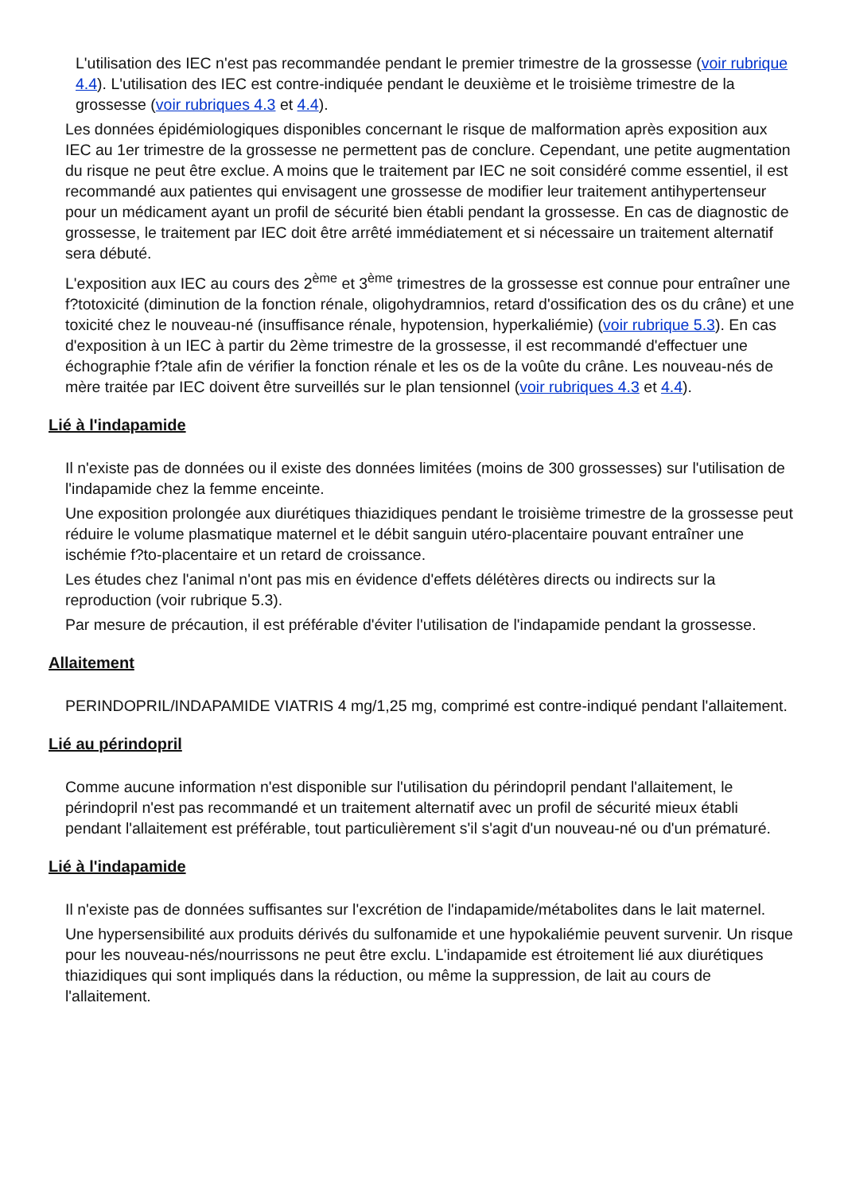L'utilisation des IEC n'est pas recommandée pendant le premier trimestre de la grossesse (voir rubrique 4.4). L'utilisation des IEC est contre-indiquée pendant le deuxième et le troisième trimestre de la grossesse (voir rubriques 4.3 et 4.4).
Les données épidémiologiques disponibles concernant le risque de malformation après exposition aux IEC au 1er trimestre de la grossesse ne permettent pas de conclure. Cependant, une petite augmentation du risque ne peut être exclue. A moins que le traitement par IEC ne soit considéré comme essentiel, il est recommandé aux patientes qui envisagent une grossesse de modifier leur traitement antihypertenseur pour un médicament ayant un profil de sécurité bien établi pendant la grossesse. En cas de diagnostic de grossesse, le traitement par IEC doit être arrêté immédiatement et si nécessaire un traitement alternatif sera débuté.
L'exposition aux IEC au cours des 2<sup>ème</sup> et 3<sup>ème</sup> trimestres de la grossesse est connue pour entraîner une f?totoxicité (diminution de la fonction rénale, oligohydramnios, retard d'ossification des os du crâne) et une toxicité chez le nouveau-né (insuffisance rénale, hypotension, hyperkaliémie) (voir rubrique 5.3). En cas d'exposition à un IEC à partir du 2ème trimestre de la grossesse, il est recommandé d'effectuer une échographie f?tale afin de vérifier la fonction rénale et les os de la voûte du crâne. Les nouveau-nés de mère traitée par IEC doivent être surveillés sur le plan tensionnel (voir rubriques 4.3 et 4.4).
Lié à l'indapamide
Il n'existe pas de données ou il existe des données limitées (moins de 300 grossesses) sur l'utilisation de l'indapamide chez la femme enceinte.
Une exposition prolongée aux diurétiques thiazidiques pendant le troisième trimestre de la grossesse peut réduire le volume plasmatique maternel et le débit sanguin utéro-placentaire pouvant entraîner une ischémie f?to-placentaire et un retard de croissance.
Les études chez l'animal n'ont pas mis en évidence d'effets délétères directs ou indirects sur la reproduction (voir rubrique 5.3).
Par mesure de précaution, il est préférable d'éviter l'utilisation de l'indapamide pendant la grossesse.
Allaitement
PERINDOPRIL/INDAPAMIDE VIATRIS 4 mg/1,25 mg, comprimé est contre-indiqué pendant l'allaitement.
Lié au périndopril
Comme aucune information n'est disponible sur l'utilisation du périndopril pendant l'allaitement, le périndopril n'est pas recommandé et un traitement alternatif avec un profil de sécurité mieux établi pendant l'allaitement est préférable, tout particulièrement s'il s'agit d'un nouveau-né ou d'un prématuré.
Lié à l'indapamide
Il n'existe pas de données suffisantes sur l'excrétion de l'indapamide/métabolites dans le lait maternel.
Une hypersensibilité aux produits dérivés du sulfonamide et une hypokaliémie peuvent survenir. Un risque pour les nouveau-nés/nourrissons ne peut être exclu. L'indapamide est étroitement lié aux diurétiques thiazidiques qui sont impliqués dans la réduction, ou même la suppression, de lait au cours de l'allaitement.